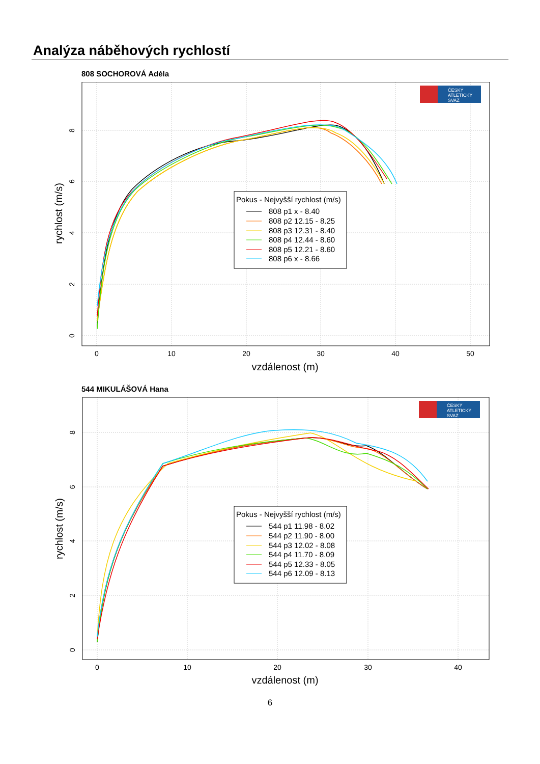Analýza náběhových rychlostí
808 SOCHOROVÁ Adéla
ČESKÝ
ATLETICKÝ
SVAZ
0
10
20
30
40
50
0
2
4
6
8
vzdálenost (m)
rychlost (m/s)
Pokus - Nejvyšší rychlost (m/s)
808 p1 x - 8.40
808 p2 12.15 - 8.25
808 p3 12.31 - 8.40
808 p4 12.44 - 8.60
808 p5 12.21 - 8.60
808 p6 x - 8.66
544 MIKULÁŠOVÁ Hana
ČESKÝ
ATLETICKÝ
SVAZ
0
10
20
30
40
0
2
4
6
8
vzdálenost (m)
rychlost (m/s)
Pokus - Nejvyšší rychlost (m/s)
544 p1 11.98 - 8.02
544 p2 11.90 - 8.00
544 p3 12.02 - 8.08
544 p4 11.70 - 8.09
544 p5 12.33 - 8.05
544 p6 12.09 - 8.13
6